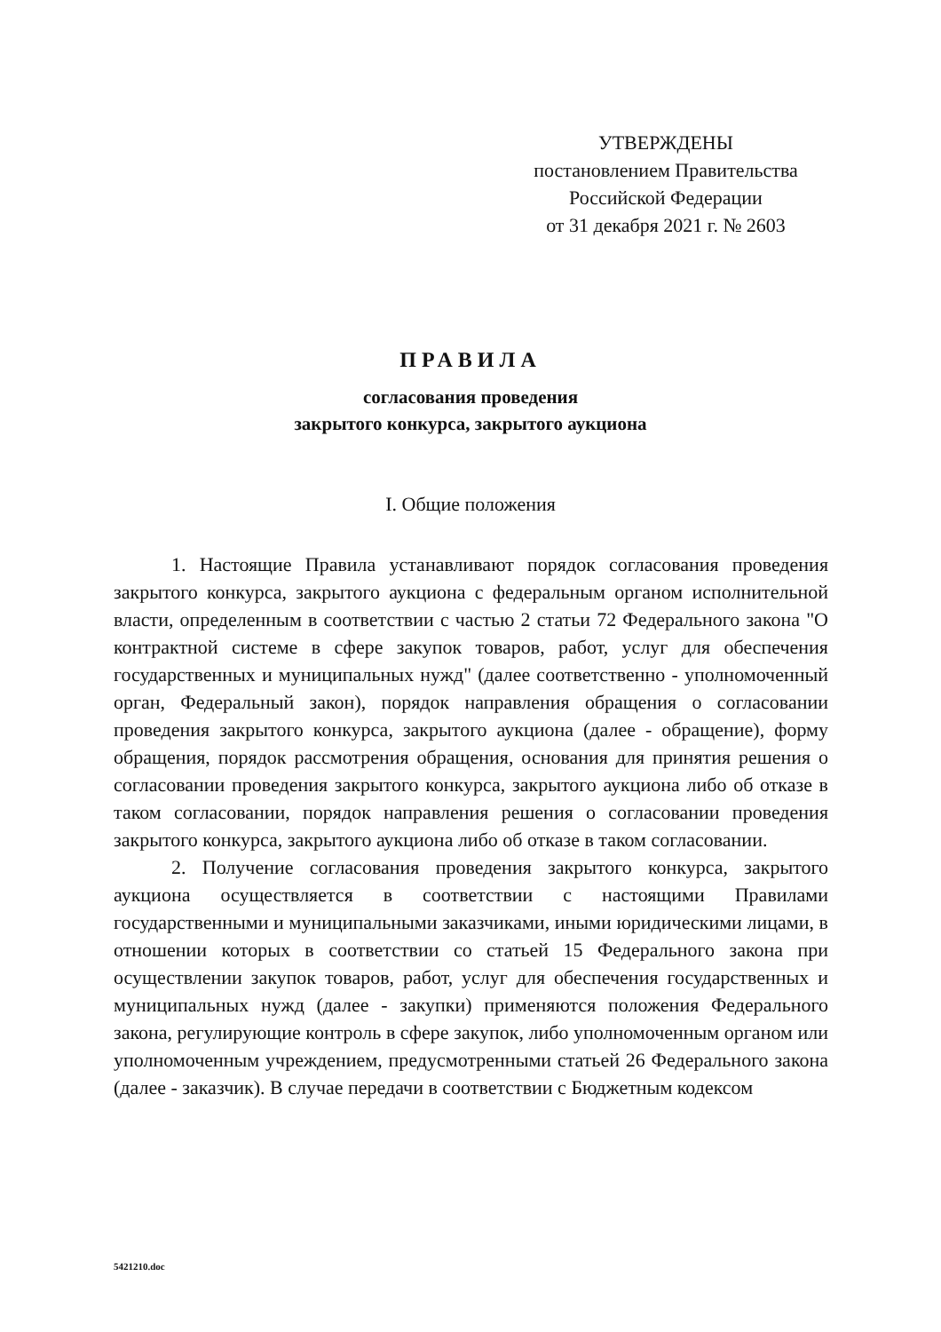УТВЕРЖДЕНЫ
постановлением Правительства
Российской Федерации
от 31 декабря 2021 г. № 2603
ПРАВИЛА
согласования проведения
закрытого конкурса, закрытого аукциона
I. Общие положения
1. Настоящие Правила устанавливают порядок согласования проведения закрытого конкурса, закрытого аукциона с федеральным органом исполнительной власти, определенным в соответствии с частью 2 статьи 72 Федерального закона "О контрактной системе в сфере закупок товаров, работ, услуг для обеспечения государственных и муниципальных нужд" (далее соответственно - уполномоченный орган, Федеральный закон), порядок направления обращения о согласовании проведения закрытого конкурса, закрытого аукциона (далее - обращение), форму обращения, порядок рассмотрения обращения, основания для принятия решения о согласовании проведения закрытого конкурса, закрытого аукциона либо об отказе в таком согласовании, порядок направления решения о согласовании проведения закрытого конкурса, закрытого аукциона либо об отказе в таком согласовании.
2. Получение согласования проведения закрытого конкурса, закрытого аукциона осуществляется в соответствии с настоящими Правилами государственными и муниципальными заказчиками, иными юридическими лицами, в отношении которых в соответствии со статьей 15 Федерального закона при осуществлении закупок товаров, работ, услуг для обеспечения государственных и муниципальных нужд (далее - закупки) применяются положения Федерального закона, регулирующие контроль в сфере закупок, либо уполномоченным органом или уполномоченным учреждением, предусмотренными статьей 26 Федерального закона (далее - заказчик). В случае передачи в соответствии с Бюджетным кодексом
5421210.doc